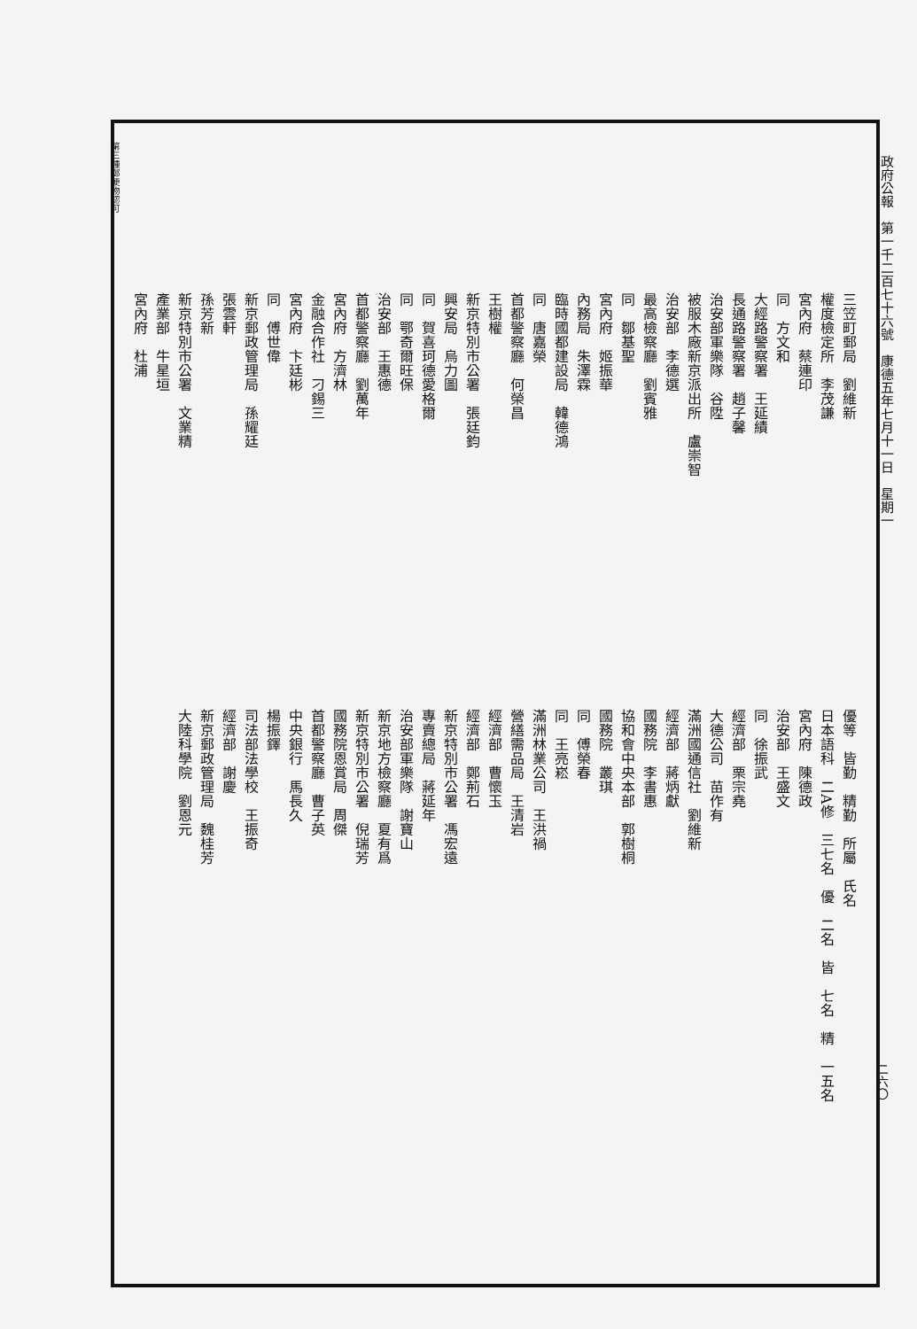政府公報　第一千二百七十六號　康德五年七月十一日　星期一
第三種郵便物認可
二六〇
三笠町郵局　劉維新
權度檢定所　李茂謙
宮內府　蔡連印
同　方文和
大經路警察署　王延績
長通路警察署　趙子馨
治安部軍樂隊　谷陞
被服木廠新京派出所　盧崇智
治安部　李德選
最高檢察廳　劉賓雅
同　鄒基聖
宮內府　姬振華
內務局　朱澤霖
臨時國都建設局　韓德鴻
同　唐嘉榮
首都警察廳　何榮昌
王樹權
新京特別市公署　張廷鈞
興安局　烏力圖
同　賀喜珂德愛格爾
同　鄂奇爾旺保
治安部　王惠德
首都警察廳　劉萬年
宮內府　方濟林
金融合作社　刁錫三
宮內府　卞廷彬
同　傅世偉
新京郵政管理局　孫耀廷
張雲軒
孫芳新
新京特別市公署　文業精
產業部　牛星垣
宮內府　杜浦
優等　皆勤　精勤　所屬　氏名
日本語科　二A修　三七名　優　二名　皆　七名　精　一五名
宮內府　陳德政
治安部　王盛文
同　徐振武
經濟部　栗宗堯
大德公司　苗作有
滿洲國通信社　劉維新
經濟部　蔣炳獻
國務院　李書惠
協和會中央本部　郭樹桐
國務院　叢琪
同　傅榮春
同　王亮崧
滿洲林業公司　王洪禍
營繕需品局　王清岩
經濟部　曹懷玉
經濟部　鄭荊石
新京特別市公署　馮宏遠
專賣總局　蔣延年
治安部軍樂隊　謝寶山
新京地方檢察廳　夏有爲
新京特別市公署　倪瑞芳
國務院恩賞局　周傑
首都警察廳　曹子英
中央銀行　馬長久
楊振鐸
司法部法學校　王振奇
經濟部　謝慶
新京郵政管理局　魏桂芳
大陸科學院　劉恩元